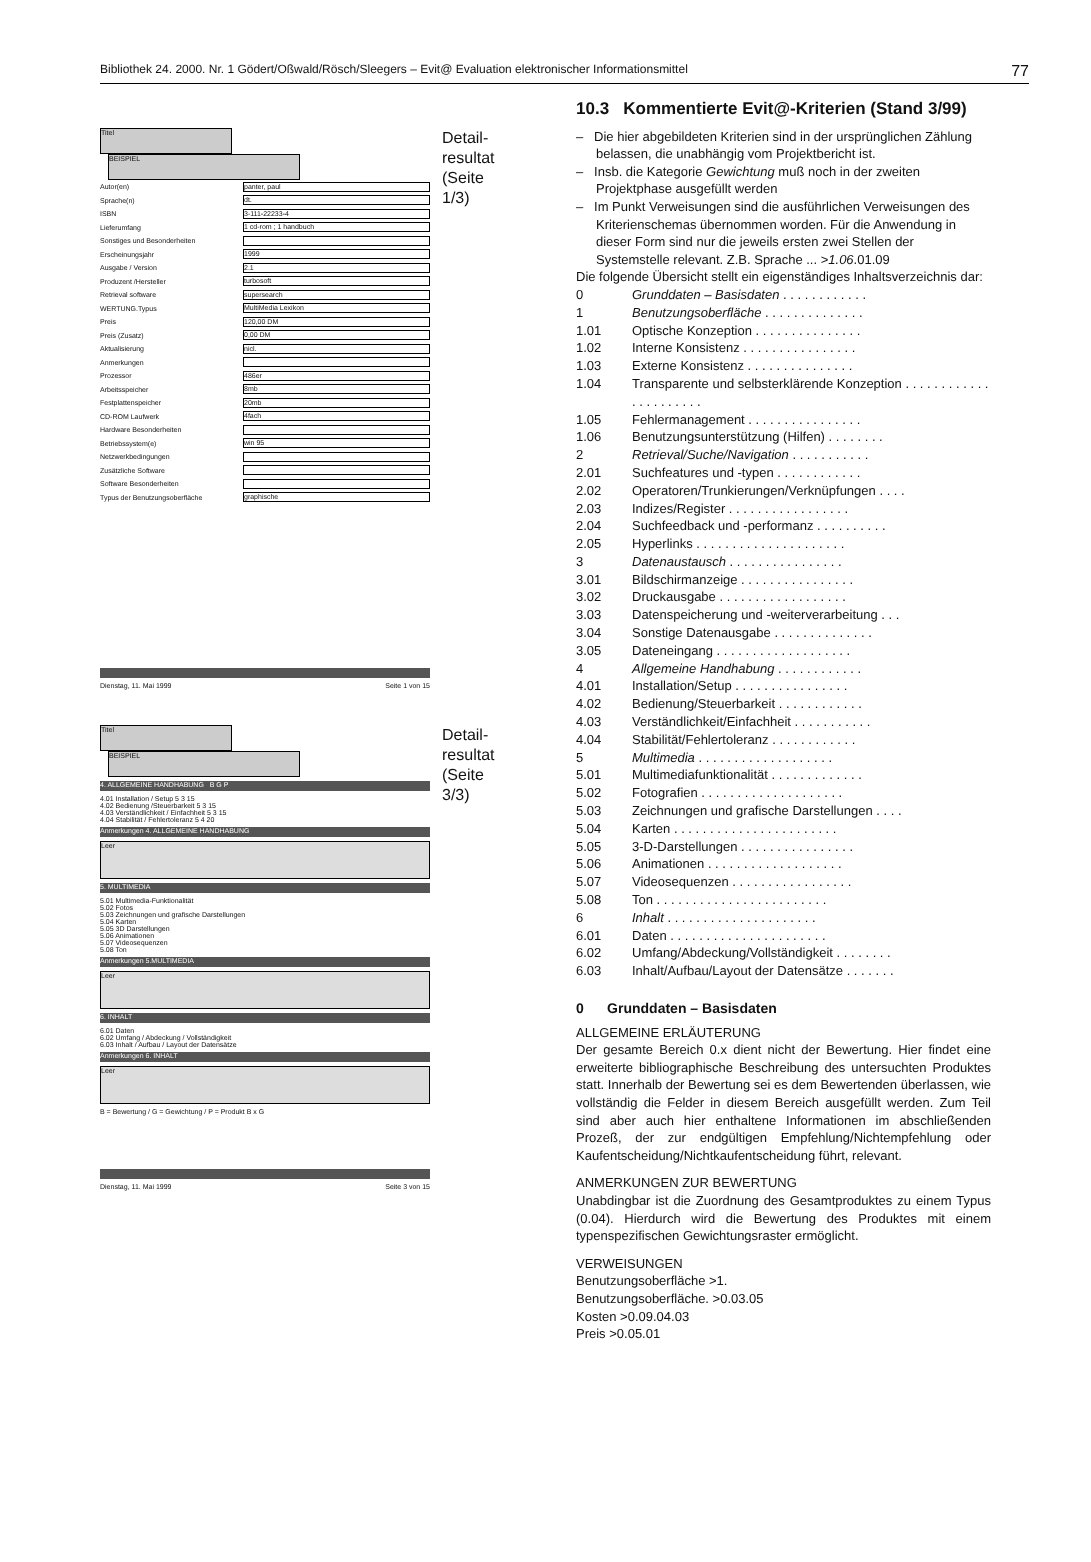Bibliothek 24. 2000. Nr. 1 Gödert/Oßwald/Rösch/Sleegers – Evit@ Evaluation elektronischer Informationsmittel 77
Titel BEISPIEL
Autor(en) panter, paul
Sprache(n) dt.
ISBN 3-111-22233-4
Lieferumfang 1 cd-rom ; 1 handbuch
Sonstiges und Besonderheiten
Erscheinungsjahr 1999
Ausgabe / Version 2.1
Produzent /Hersteller turbosoft
Retrieval software supersearch
WERTUNG.Typus MultiMedia Lexikon
Preis 120,00 DM
Preis (Zusatz) 0,00 DM
Aktualisierung nicl.
Anmerkungen
Prozessor 486er
Arbeitsspeicher 8mb
Festplattenspeicher 20mb
CD-ROM Laufwerk 4fach
Hardware Besonderheiten
Betriebssystem(e) win 95
Netzwerkbedingungen
Zusätzliche Software
Software Besonderheiten
Typus der Benutzungsoberfläche graphische
Dienstag, 11. Mai 1999 Seite 1 von 15
Detail-
resultat
(Seite
1/3)
Titel BEISPIEL
4. ALLGEMEINE HANDHABUNG B G P
4.01 Installation / Setup 5 3 15
4.02 Bedienung /Steuerbarkeit 5 3 15
4.03 Verständlichkeit / Einfachheit 5 3 15
4.04 Stabilität / Fehlertoleranz 5 4 20
Anmerkungen 4. ALLGEMEINE HANDHABUNG
Leer
5. MULTIMEDIA
5.01 Multimedia-Funktionalität
5.02 Fotos
5.03 Zeichnungen und grafische Darstellungen
5.04 Karten
5.05 3D Darstellungen
5.06 Animationen
5.07 Videosequenzen
5.08 Ton
Anmerkungen 5.MULTIMEDIA
Leer
6. INHALT
6.01 Daten
6.02 Umfang / Abdeckung / Vollständigkeit
6.03 Inhalt / Aufbau / Layout der Datensätze
Anmerkungen 6. INHALT
Leer
B = Bewertung / G = Gewichtung / P = Produkt B x G
Dienstag, 11. Mai 1999 Seite 3 von 15
Detail-
resultat
(Seite
3/3)
10.3 Kommentierte Evit@-Kriterien (Stand 3/99)
– Die hier abgebildeten Kriterien sind in der ursprünglichen Zählung belassen, die unabhängig vom Projektbericht ist.
– Insb. die Kategorie Gewichtung muß noch in der zweiten Projektphase ausgefüllt werden
– Im Punkt Verweisungen sind die ausführlichen Verweisungen des Kriterienschemas übernommen worden. Für die Anwendung in dieser Form sind nur die jeweils ersten zwei Stellen der Systemstelle relevant. Z.B. Sprache ... >1.06.01.09
Die folgende Übersicht stellt ein eigenständiges Inhaltsverzeichnis dar:
| 0 | Grunddaten – Basisdaten . . . . . . . . . . . . |
| 1 | Benutzungsoberfläche . . . . . . . . . . . . . . |
| 1.01 | Optische Konzeption . . . . . . . . . . . . . . . |
| 1.02 | Interne Konsistenz . . . . . . . . . . . . . . . . |
| 1.03 | Externe Konsistenz . . . . . . . . . . . . . . . |
| 1.04 | Transparente und selbsterklärende Konzeption . . . . . . . . . . . . . . . . . . . . . . |
| 1.05 | Fehlermanagement . . . . . . . . . . . . . . . . |
| 1.06 | Benutzungsunterstützung (Hilfen) . . . . . . . . |
| 2 | Retrieval/Suche/Navigation . . . . . . . . . . . |
| 2.01 | Suchfeatures und -typen . . . . . . . . . . . . |
| 2.02 | Operatoren/Trunkierungen/Verknüpfungen . . . . |
| 2.03 | Indizes/Register . . . . . . . . . . . . . . . . . |
| 2.04 | Suchfeedback und -performanz . . . . . . . . . . |
| 2.05 | Hyperlinks . . . . . . . . . . . . . . . . . . . . . |
| 3 | Datenaustausch . . . . . . . . . . . . . . . . |
| 3.01 | Bildschirmanzeige . . . . . . . . . . . . . . . . |
| 3.02 | Druckausgabe . . . . . . . . . . . . . . . . . . |
| 3.03 | Datenspeicherung und -weiterverarbeitung . . . |
| 3.04 | Sonstige Datenausgabe . . . . . . . . . . . . . . |
| 3.05 | Dateneingang . . . . . . . . . . . . . . . . . . . |
| 4 | Allgemeine Handhabung . . . . . . . . . . . . |
| 4.01 | Installation/Setup . . . . . . . . . . . . . . . . |
| 4.02 | Bedienung/Steuerbarkeit . . . . . . . . . . . . |
| 4.03 | Verständlichkeit/Einfachheit . . . . . . . . . . . |
| 4.04 | Stabilität/Fehlertoleranz . . . . . . . . . . . . |
| 5 | Multimedia . . . . . . . . . . . . . . . . . . . |
| 5.01 | Multimediafunktionalität . . . . . . . . . . . . . |
| 5.02 | Fotografien . . . . . . . . . . . . . . . . . . . . |
| 5.03 | Zeichnungen und grafische Darstellungen . . . . |
| 5.04 | Karten . . . . . . . . . . . . . . . . . . . . . . . |
| 5.05 | 3-D-Darstellungen . . . . . . . . . . . . . . . . |
| 5.06 | Animationen . . . . . . . . . . . . . . . . . . . |
| 5.07 | Videosequenzen . . . . . . . . . . . . . . . . . |
| 5.08 | Ton . . . . . . . . . . . . . . . . . . . . . . . . |
| 6 | Inhalt . . . . . . . . . . . . . . . . . . . . . |
| 6.01 | Daten . . . . . . . . . . . . . . . . . . . . . . |
| 6.02 | Umfang/Abdeckung/Vollständigkeit . . . . . . . . |
| 6.03 | Inhalt/Aufbau/Layout der Datensätze . . . . . . . |
0 Grunddaten – Basisdaten
ALLGEMEINE ERLÄUTERUNG
Der gesamte Bereich 0.x dient nicht der Bewertung. Hier findet eine erweiterte bibliographische Beschreibung des untersuchten Produktes statt. Innerhalb der Bewertung sei es dem Bewertenden überlassen, wie vollständig die Felder in diesem Bereich ausgefüllt werden. Zum Teil sind aber auch hier enthaltene Informationen im abschließenden Prozeß, der zur endgültigen Empfehlung/Nichtempfehlung oder Kaufentscheidung/Nichtkaufentscheidung führt, relevant.
ANMERKUNGEN ZUR BEWERTUNG
Unabdingbar ist die Zuordnung des Gesamtproduktes zu einem Typus (0.04). Hierdurch wird die Bewertung des Produktes mit einem typenspezifischen Gewichtungsraster ermöglicht.
VERWEISUNGEN
Benutzungsoberfläche >1.
Benutzungsoberfläche. >0.03.05
Kosten >0.09.04.03
Preis >0.05.01